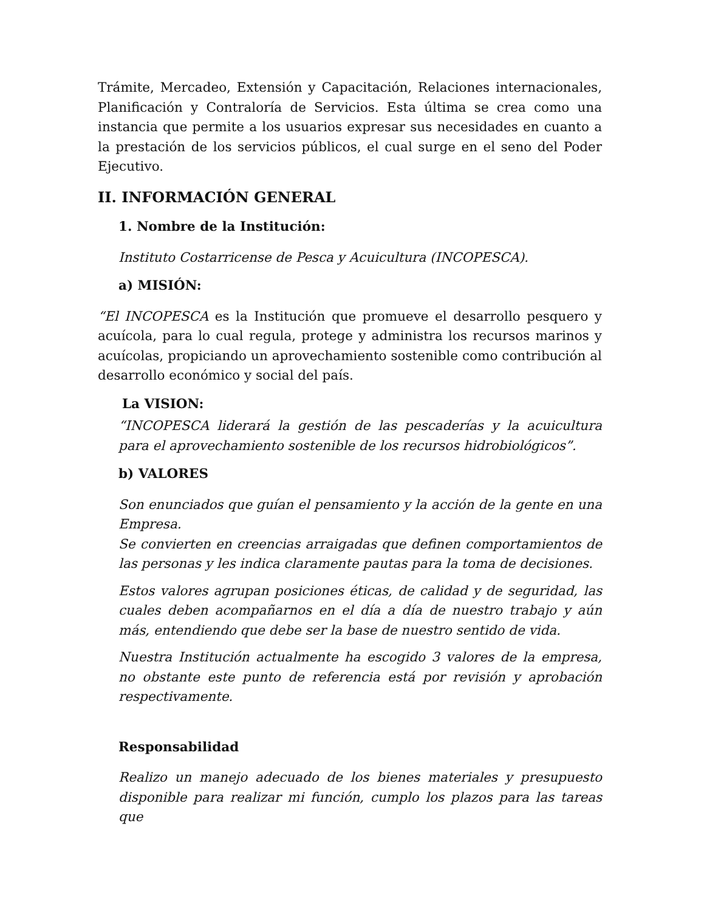Trámite, Mercadeo, Extensión y Capacitación, Relaciones internacionales, Planificación y Contraloría de Servicios. Esta última se crea como una instancia que permite a los usuarios expresar sus necesidades en cuanto a la prestación de los servicios públicos, el cual surge en el seno del Poder Ejecutivo.
II. INFORMACIÓN GENERAL
1. Nombre de la Institución:
Instituto Costarricense de Pesca y Acuicultura (INCOPESCA).
a) MISIÓN:
“El INCOPESCA es la Institución que promueve el desarrollo pesquero y acuícola, para lo cual regula, protege y administra los recursos marinos y acuícolas, propiciando un aprovechamiento sostenible como contribución al desarrollo económico y social del país.
La VISION:
“INCOPESCA liderará la gestión de las pescaderías y la acuicultura para el aprovechamiento sostenible de los recursos hidrobiológicos”.
b) VALORES
Son enunciados que guían el pensamiento y la acción de la gente en una Empresa.
Se convierten en creencias arraigadas que definen comportamientos de las personas y les indica claramente pautas para la toma de decisiones.
Estos valores agrupan posiciones éticas, de calidad y de seguridad, las cuales deben acompañarnos en el día a día de nuestro trabajo y aún más, entendiendo que debe ser la base de nuestro sentido de vida.
Nuestra Institución actualmente ha escogido 3 valores de la empresa, no obstante este punto de referencia está por revisión y aprobación respectivamente.
Responsabilidad
Realizo un manejo adecuado de los bienes materiales y presupuesto disponible para realizar mi función, cumplo los plazos para las tareas que